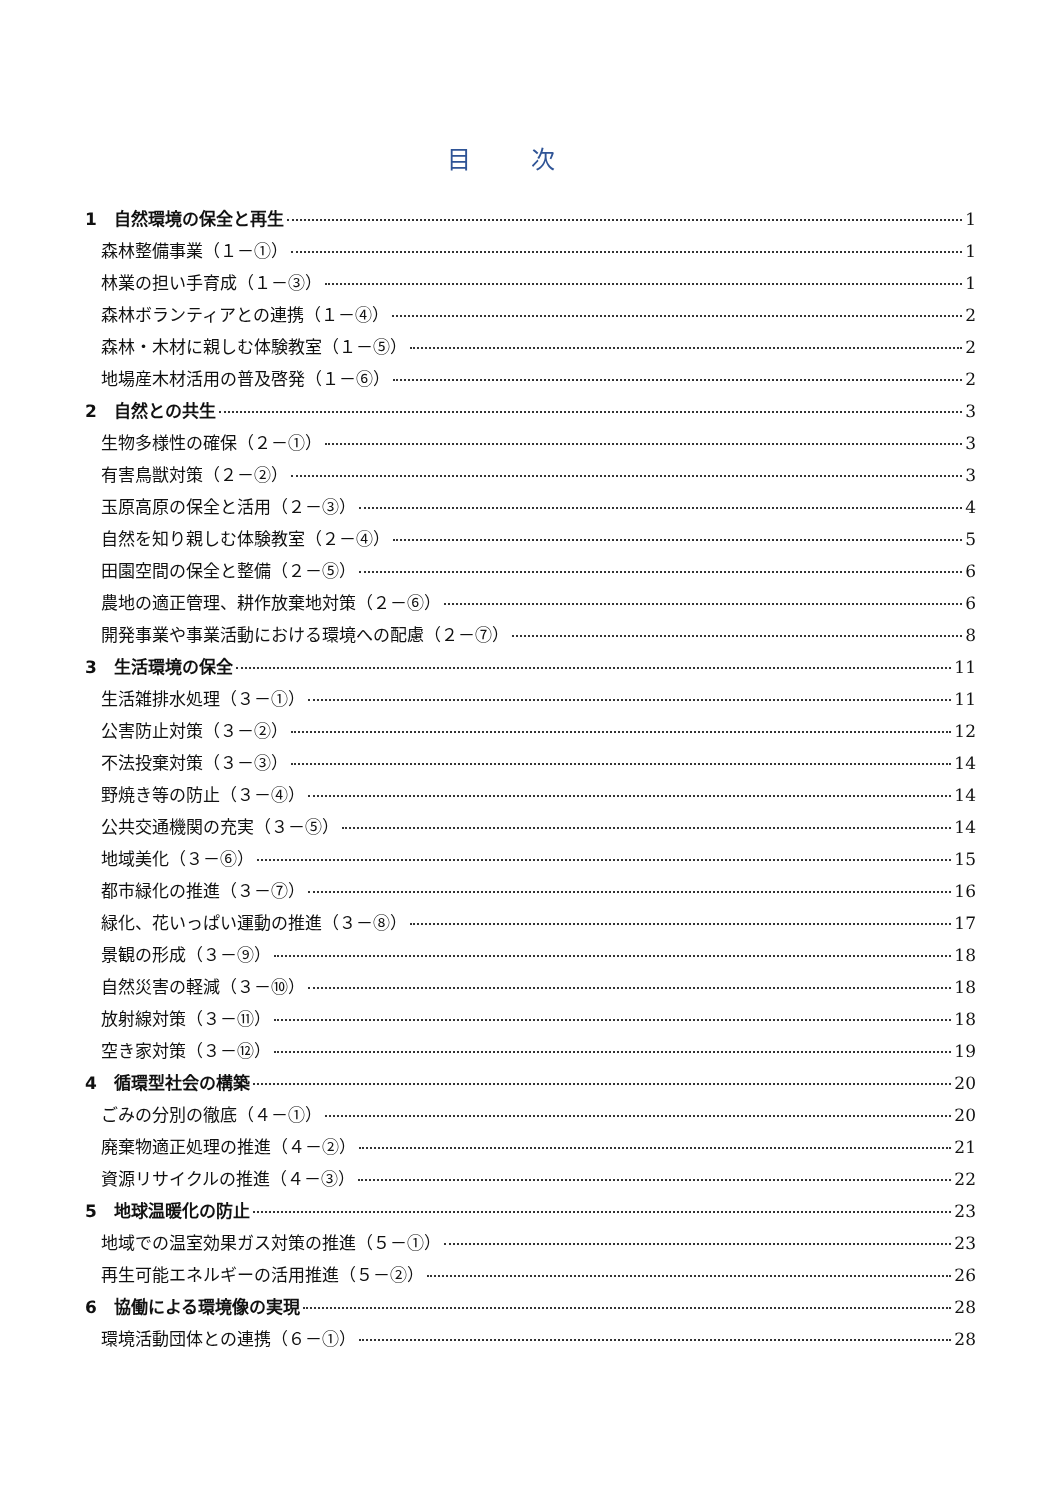目次
1　自然環境の保全と再生 1
森林整備事業（１－①） 1
林業の担い手育成（１－③） 1
森林ボランティアとの連携（１－④） 2
森林・木材に親しむ体験教室（１－⑤） 2
地場産木材活用の普及啓発（１－⑥） 2
2　自然との共生 3
生物多様性の確保（２－①） 3
有害鳥獣対策（２－②） 3
玉原高原の保全と活用（２－③） 4
自然を知り親しむ体験教室（２－④） 5
田園空間の保全と整備（２－⑤） 6
農地の適正管理、耕作放棄地対策（２－⑥） 6
開発事業や事業活動における環境への配慮（２－⑦） 8
3　生活環境の保全 11
生活雑排水処理（３－①） 11
公害防止対策（３－②） 12
不法投棄対策（３－③） 14
野焼き等の防止（３－④） 14
公共交通機関の充実（３－⑤） 14
地域美化（３－⑥） 15
都市緑化の推進（３－⑦） 16
緑化、花いっぱい運動の推進（３－⑧） 17
景観の形成（３－⑨） 18
自然災害の軽減（３－⑩） 18
放射線対策（３－⑪） 18
空き家対策（３－⑫） 19
4　循環型社会の構築 20
ごみの分別の徹底（４－①） 20
廃棄物適正処理の推進（４－②） 21
資源リサイクルの推進（４－③） 22
5　地球温暖化の防止 23
地域での温室効果ガス対策の推進（５－①） 23
再生可能エネルギーの活用推進（５－②） 26
6　協働による環境像の実現 28
環境活動団体との連携（６－①） 28